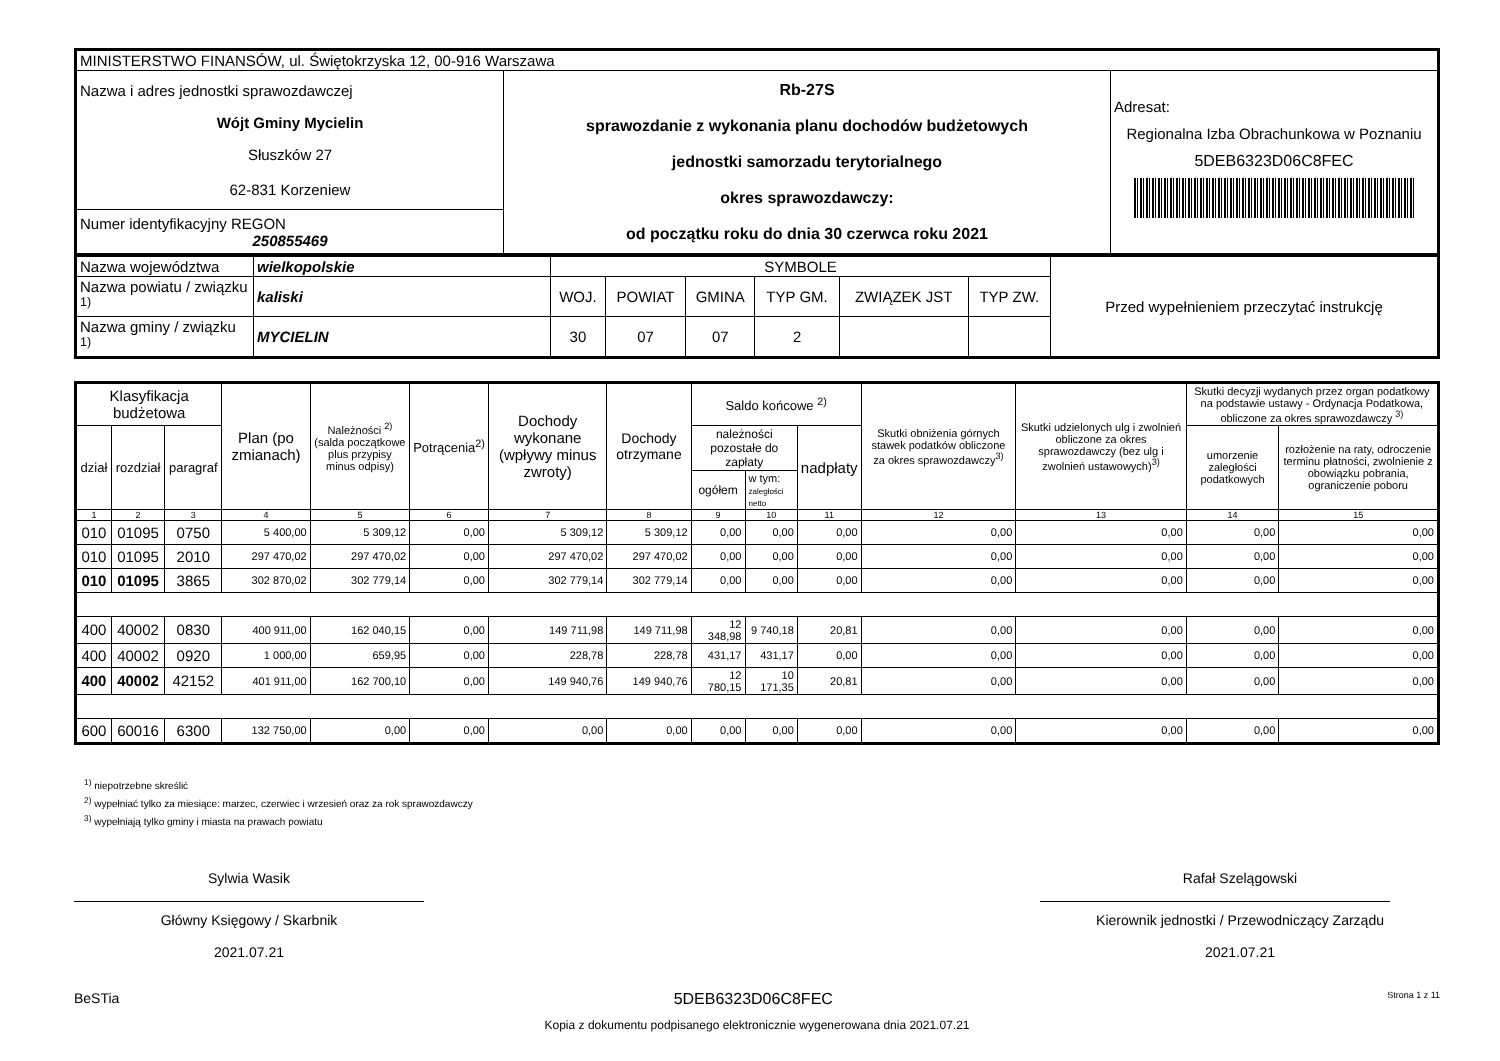| MINISTERSTWO FINANSÓW, ul. Świętokrzyska 12, 00-916 Warszawa | | |
| Nazwa i adres jednostki sprawozdawczej Wójt Gminy Mycielin Słuszków 27 62-831 Korzeniew | Rb-27S sprawozdanie z wykonania planu dochodów budżetowych jednostki samorzadu terytorialnego okres sprawozdawczy: od początku roku do dnia 30 czerwca roku 2021 | Adresat: Regionalna Izba Obrachunkowa w Poznaniu 5DEB6323D06C8FEC |
| Numer identyfikacyjny REGON 250855469 | | |
| Nazwa województwa | wielkopolskie | SYMBOLE | | | | | | Przed wypełnieniem przeczytać instrukcję |
| Nazwa powiatu / związku <sup>1)</sup> | kaliski | WOJ. | POWIAT | GMINA | TYP GM. | ZWIĄZEK JST | TYP ZW. | |
| Nazwa gminy / związku <sup>1)</sup> | MYCIELIN | 30 | 07 | 07 | 2 | | | |
| Klasyfikacja budżetowa | | | Plan (po zmianach) | Należności <sup>2)</sup> (salda początkowe plus przypisy minus odpisy) | Potrącenia<sup>2)</sup> | Dochody wykonane (wpływy minus zwroty) | Dochody otrzymane | Saldo końcowe <sup>2)</sup> | | | Skutki obniżenia górnych stawek podatków obliczone za okres sprawozdawczy<sup>3)</sup> | Skutki udzielonych ulg i zwolnień obliczone za okres sprawozdawczy (bez ulg i zwolnień ustawowych)<sup>3)</sup> | Skutki decyzji wydanych przez organ podatkowy na podstawie ustawy - Ordynacja Podatkowa, obliczone za okres sprawozdawczy <sup>3)</sup> | |
| --- | --- | --- | --- | --- | --- | --- | --- | --- | --- | --- | --- | --- | --- | --- |
| dział | rozdział | paragraf | | | | | | należności pozostałe do zapłaty | | nadpłaty | | | umorzenie zaległości podatkowych | rozłożenie na raty, odroczenie terminu płatności, zwolnienie z obowiązku pobrania, ograniczenie poboru |
| | | | | | | | | ogółem | w tym: zaległości netto | | | | | |
| 1 | 2 | 3 | 4 | 5 | 6 | 7 | 8 | 9 | 10 | 11 | 12 | 13 | 14 | 15 |
| 010 | 01095 | 0750 | 5 400,00 | 5 309,12 | 0,00 | 5 309,12 | 5 309,12 | 0,00 | 0,00 | 0,00 | 0,00 | 0,00 | 0,00 | 0,00 |
| 010 | 01095 | 2010 | 297 470,02 | 297 470,02 | 0,00 | 297 470,02 | 297 470,02 | 0,00 | 0,00 | 0,00 | 0,00 | 0,00 | 0,00 | 0,00 |
| 010 | 01095 | 3865 | 302 870,02 | 302 779,14 | 0,00 | 302 779,14 | 302 779,14 | 0,00 | 0,00 | 0,00 | 0,00 | 0,00 | 0,00 | 0,00 |
| 400 | 40002 | 0830 | 400 911,00 | 162 040,15 | 0,00 | 149 711,98 | 149 711,98 | 12 348,98 | 9 740,18 | 20,81 | 0,00 | 0,00 | 0,00 | 0,00 |
| 400 | 40002 | 0920 | 1 000,00 | 659,95 | 0,00 | 228,78 | 228,78 | 431,17 | 431,17 | 0,00 | 0,00 | 0,00 | 0,00 | 0,00 |
| 400 | 40002 | 42152 | 401 911,00 | 162 700,10 | 0,00 | 149 940,76 | 149 940,76 | 12 780,15 | 10 171,35 | 20,81 | 0,00 | 0,00 | 0,00 | 0,00 |
| 600 | 60016 | 6300 | 132 750,00 | 0,00 | 0,00 | 0,00 | 0,00 | 0,00 | 0,00 | 0,00 | 0,00 | 0,00 | 0,00 | 0,00 |
<sup>1)</sup> niepotrzebne skreślić
<sup>2)</sup> wypełniać tylko za miesiące: marzec, czerwiec i wrzesień oraz za rok sprawozdawczy
<sup>3)</sup> wypełniają tylko gminy i miasta na prawach powiatu
Sylwia Wasik
Główny Księgowy / Skarbnik
2021.07.21
Rafał Szelągowski
Kierownik jednostki / Przewodniczący Zarządu
2021.07.21
BeSTia 5DEB6323D06C8FEC Strona 1 z 11
Kopia z dokumentu podpisanego elektronicznie wygenerowana dnia 2021.07.21